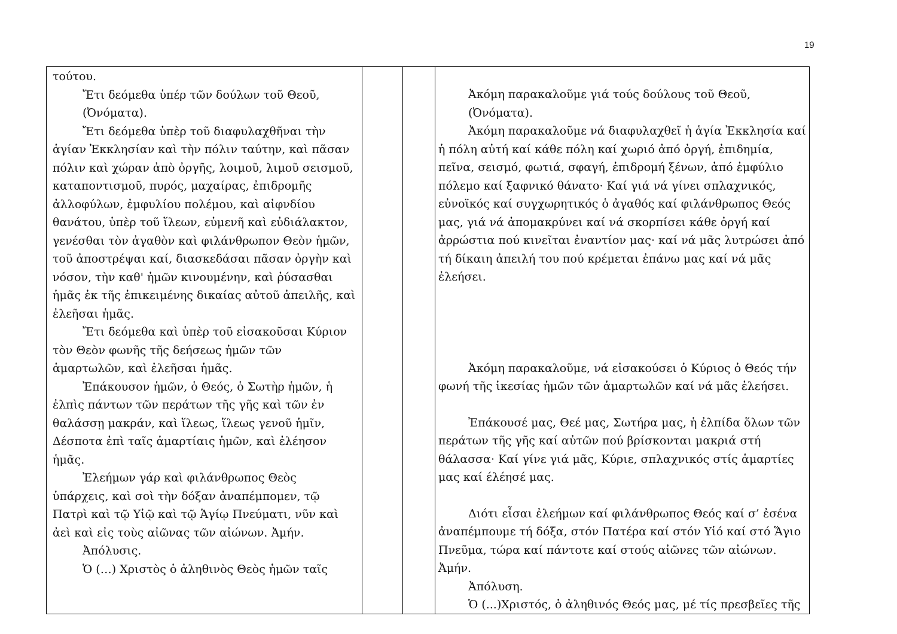19
| τούτου. Ἔτι δεόμεθα ὑπέρ τῶν δούλων τοῦ Θεοῦ, (Ὀνόματα). Ἔτι δεόμεθα ὑπὲρ τοῦ διαφυλαχθῆναι τὴν ἁγίαν Ἐκκλησίαν καὶ τὴν πόλιν ταύτην, καὶ πᾶσαν πόλιν καὶ χώραν ἀπὸ ὀργῆς, λοιμοῦ, λιμοῦ σεισμοῦ, καταποντισμοῦ, πυρός, μαχαίρας, ἐπιδρομῆς ἀλλοφύλων, ἐμφυλίου πολέμου, καὶ αἰφνδίου θανάτου, ὑπὲρ τοῦ ἵλεων, εὐμενῆ καὶ εὐδιάλακτον, γενέσθαι τὸν ἀγαθὸν καὶ φιλάνθρωπον Θεὸν ἡμῶν, τοῦ ἀποστρέψαι καί, διασκεδάσαι πᾶσαν ὀργὴν καὶ νόσον, τὴν καθ' ἡμῶν κινουμένην, καὶ ῥύσασθαι ἡμᾶς ἐκ τῆς ἐπικειμένης δικαίας αὐτοῦ ἀπειλῆς, καὶ ἐλεῆσαι ἡμᾶς. Ἔτι δεόμεθα καὶ ὑπὲρ τοῦ εἰσακοῦσαι Κύριον τὸν Θεὸν φωνῆς τῆς δεήσεως ἡμῶν τῶν ἁμαρτωλῶν, καὶ ἐλεῆσαι ἡμᾶς. Ἐπάκουσον ἡμῶν, ὁ Θεός, ὁ Σωτὴρ ἡμῶν, ἡ ἐλπὶς πάντων τῶν περάτων τῆς γῆς καὶ τῶν ἐν θαλάσσῃ μακράν, καὶ ἵλεως, ἵλεως γενοῦ ἡμῖν, Δέσποτα ἐπὶ ταῖς ἁμαρτίαις ἡμῶν, καὶ ἐλέησον ἡμᾶς. Ἐλεήμων γάρ καὶ φιλάνθρωπος Θεὸς ὑπάρχεις, καὶ σοὶ τὴν δόξαν ἀναπέμπομεν, τῷ Πατρὶ καὶ τῷ Υἱῷ καὶ τῷ Ἁγίῳ Πνεύματι, νῦν καὶ ἀεὶ καὶ εἰς τοὺς αἰῶνας τῶν αἰώνων. Ἀμήν. Ἀπόλυσις. Ὁ (…) Χριστὸς ὁ ἀληθινὸς Θεὸς ἡμῶν ταῖς | | | Ἀκόμη παρακαλοῦμε γιά τούς δούλους τοῦ Θεοῦ, (Ὀνόματα). Ἀκόμη παρακαλοῦμε νά διαφυλαχθεῖ ἡ ἁγία Ἐκκλησία καί ἡ πόλη αὐτή καί κάθε πόλη καί χωριό ἀπό ὀργή, ἐπιδημία, πεῖνα, σεισμό, φωτιά, σφαγή, ἐπιδρομή ξένων, ἀπό ἐμφύλιο πόλεμο καί ξαφνικό θάνατο· Καί γιά νά γίνει σπλαχνικός, εὐνοϊκός καί συγχωρητικός ὁ ἀγαθός καί φιλάνθρωπος Θεός μας, γιά νά ἀπομακρύνει καί νά σκορπίσει κάθε ὀργή καί ἀρρώστια πού κινεῖται ἐναντίον μας· καί νά μᾶς λυτρώσει ἀπό τή δίκαιη ἀπειλή του πού κρέμεται ἐπάνω μας καί νά μᾶς ἐλεήσει. Ἀκόμη παρακαλοῦμε, νά εἰσακούσει ὁ Κύριος ὁ Θεός τήν φωνή τῆς ἱκεσίας ἡμῶν τῶν ἁμαρτωλῶν καί νά μᾶς ἐλεήσει. Ἐπάκουσέ μας, Θεέ μας, Σωτήρα μας, ἡ ἐλπίδα ὅλων τῶν περάτων τῆς γῆς καί αὐτῶν πού βρίσκονται μακριά στή θάλασσα· Καί γίνε γιά μᾶς, Κύριε, σπλαχνικός στίς ἁμαρτίες μας καί έλέησέ μας. Διότι εἶσαι ἐλεήμων καί φιλάνθρωπος Θεός καί σ’ ἐσένα ἀναπέμπουμε τή δόξα, στόν Πατέρα καί στόν Υἱό καί στό Ἅγιο Πνεῦμα, τώρα καί πάντοτε καί στούς αἰῶνες τῶν αἰώνων. Ἀμήν. Ἀπόλυση. Ὁ (...)Χριστός, ὁ ἀληθινός Θεός μας, μέ τίς πρεσβεῖες τῆς |